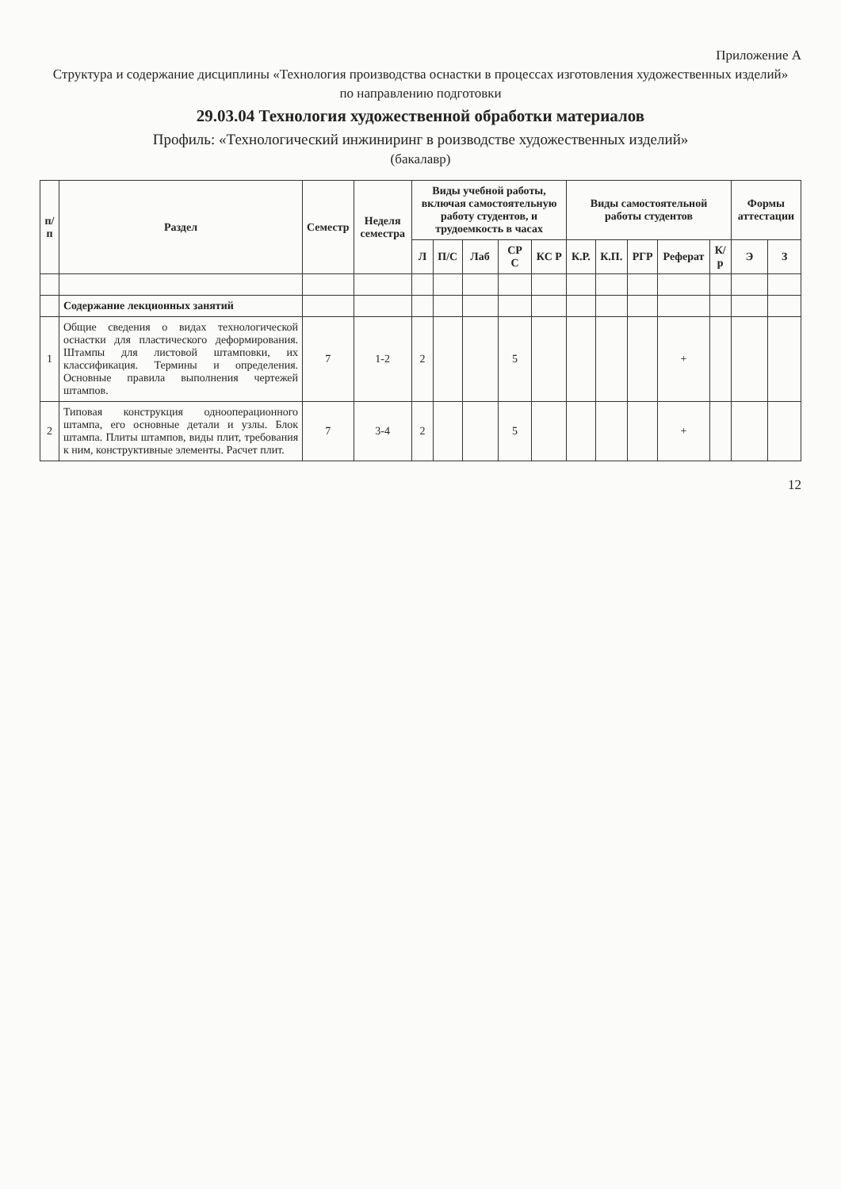Приложение А
Структура и содержание дисциплины «Технология производства оснастки в процессах изготовления художественных изделий»
по направлению подготовки
29.03.04 Технология художественной обработки материалов
Профиль: «Технологический инжиниринг в роизводстве художественных изделий»
(бакалавр)
| п/п | Раздел | Семестр | Неделя семестра | Виды учебной работы, включая самостоятельную работу студентов, и трудоемкость в часах | | | | | Виды самостоятельной работы студентов | | | | | Формы аттестации | |
| --- | --- | --- | --- | --- | --- | --- | --- | --- | --- | --- | --- | --- | --- | --- | --- |
| | | | | Л | П/С | Лаб | СР С | КС Р | К.Р. | К.П. | РГР | Реферат | К/р | Э | З |
| | Содержание лекционных занятий | | | | | | | | | | | | | | |
| 1 | Общие сведения о видах технологической оснастки для пластического деформирования. Штампы для листовой штамповки, их классификация. Термины и определения. Основные правила выполнения чертежей штампов. | 7 | 1-2 | 2 | | | 5 | | | | | + | | | |
| 2 | Типовая конструкция однооперационного штампа, его основные детали и узлы. Блок штампа. Плиты штампов, виды плит, требования к ним, конструктивные элементы. Расчет плит. | 7 | 3-4 | 2 | | | 5 | | | | | + | | | |
12